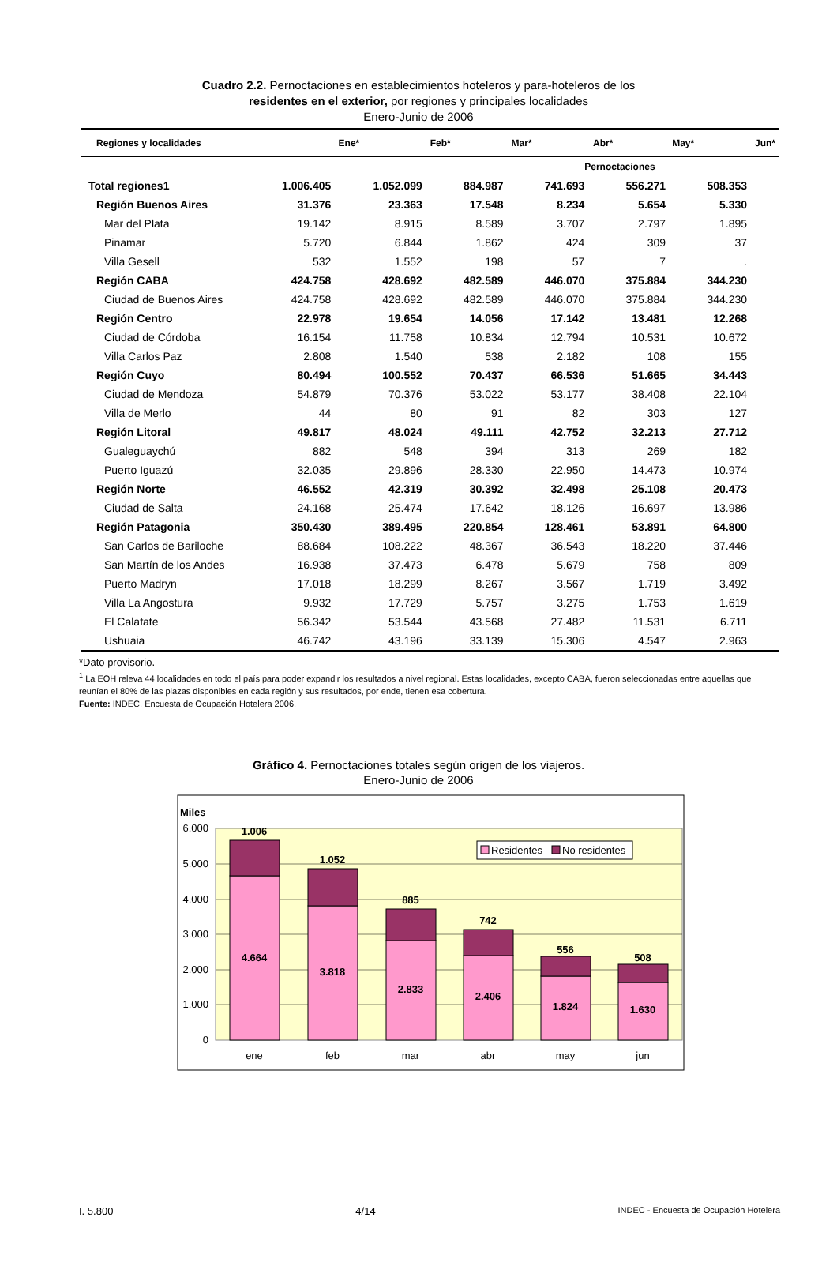Cuadro 2.2. Pernoctaciones en establecimientos hoteleros y para-hoteleros de los
residentes en el exterior, por regiones y principales localidades
Enero-Junio de 2006
| Regiones y localidades | Ene* | Feb* | Mar* | Abr* | May* | Jun* |
| --- | --- | --- | --- | --- | --- | --- |
| | Pernoctaciones | | | | | |
| Total regiones1 | 1.006.405 | 1.052.099 | 884.987 | 741.693 | 556.271 | 508.353 |
| Región Buenos Aires | 31.376 | 23.363 | 17.548 | 8.234 | 5.654 | 5.330 |
| Mar del Plata | 19.142 | 8.915 | 8.589 | 3.707 | 2.797 | 1.895 |
| Pinamar | 5.720 | 6.844 | 1.862 | 424 | 309 | 37 |
| Villa Gesell | 532 | 1.552 | 198 | 57 | 7 | . |
| Región CABA | 424.758 | 428.692 | 482.589 | 446.070 | 375.884 | 344.230 |
| Ciudad de Buenos Aires | 424.758 | 428.692 | 482.589 | 446.070 | 375.884 | 344.230 |
| Región Centro | 22.978 | 19.654 | 14.056 | 17.142 | 13.481 | 12.268 |
| Ciudad de Córdoba | 16.154 | 11.758 | 10.834 | 12.794 | 10.531 | 10.672 |
| Villa Carlos Paz | 2.808 | 1.540 | 538 | 2.182 | 108 | 155 |
| Región Cuyo | 80.494 | 100.552 | 70.437 | 66.536 | 51.665 | 34.443 |
| Ciudad de Mendoza | 54.879 | 70.376 | 53.022 | 53.177 | 38.408 | 22.104 |
| Villa de Merlo | 44 | 80 | 91 | 82 | 303 | 127 |
| Región Litoral | 49.817 | 48.024 | 49.111 | 42.752 | 32.213 | 27.712 |
| Gualeguaychú | 882 | 548 | 394 | 313 | 269 | 182 |
| Puerto Iguazú | 32.035 | 29.896 | 28.330 | 22.950 | 14.473 | 10.974 |
| Región Norte | 46.552 | 42.319 | 30.392 | 32.498 | 25.108 | 20.473 |
| Ciudad de Salta | 24.168 | 25.474 | 17.642 | 18.126 | 16.697 | 13.986 |
| Región Patagonia | 350.430 | 389.495 | 220.854 | 128.461 | 53.891 | 64.800 |
| San Carlos de Bariloche | 88.684 | 108.222 | 48.367 | 36.543 | 18.220 | 37.446 |
| San Martín de los Andes | 16.938 | 37.473 | 6.478 | 5.679 | 758 | 809 |
| Puerto Madryn | 17.018 | 18.299 | 8.267 | 3.567 | 1.719 | 3.492 |
| Villa La Angostura | 9.932 | 17.729 | 5.757 | 3.275 | 1.753 | 1.619 |
| El Calafate | 56.342 | 53.544 | 43.568 | 27.482 | 11.531 | 6.711 |
| Ushuaia | 46.742 | 43.196 | 33.139 | 15.306 | 4.547 | 2.963 |
*Dato provisorio.
<sup>1</sup> La EOH releva 44 localidades en todo el país para poder expandir los resultados a nivel regional. Estas localidades, excepto CABA, fueron seleccionadas entre aquellas que reunían el 80% de las plazas disponibles en cada región y sus resultados, por ende, tienen esa cobertura.
Fuente: INDEC. Encuesta de Ocupación Hotelera 2006.
Gráfico 4. Pernoctaciones totales según origen de los viajeros.
Enero-Junio de 2006
Miles
6.000
5.000
4.000
3.000
2.000
1.000
0
1.006
1.052
885
742
556
508
4.664
3.818
2.833
2.406
1.824
1.630
ene
feb
mar
abr
may
jun
Residentes
No residentes
I. 5.800 4/14 INDEC - Encuesta de Ocupación Hotelera